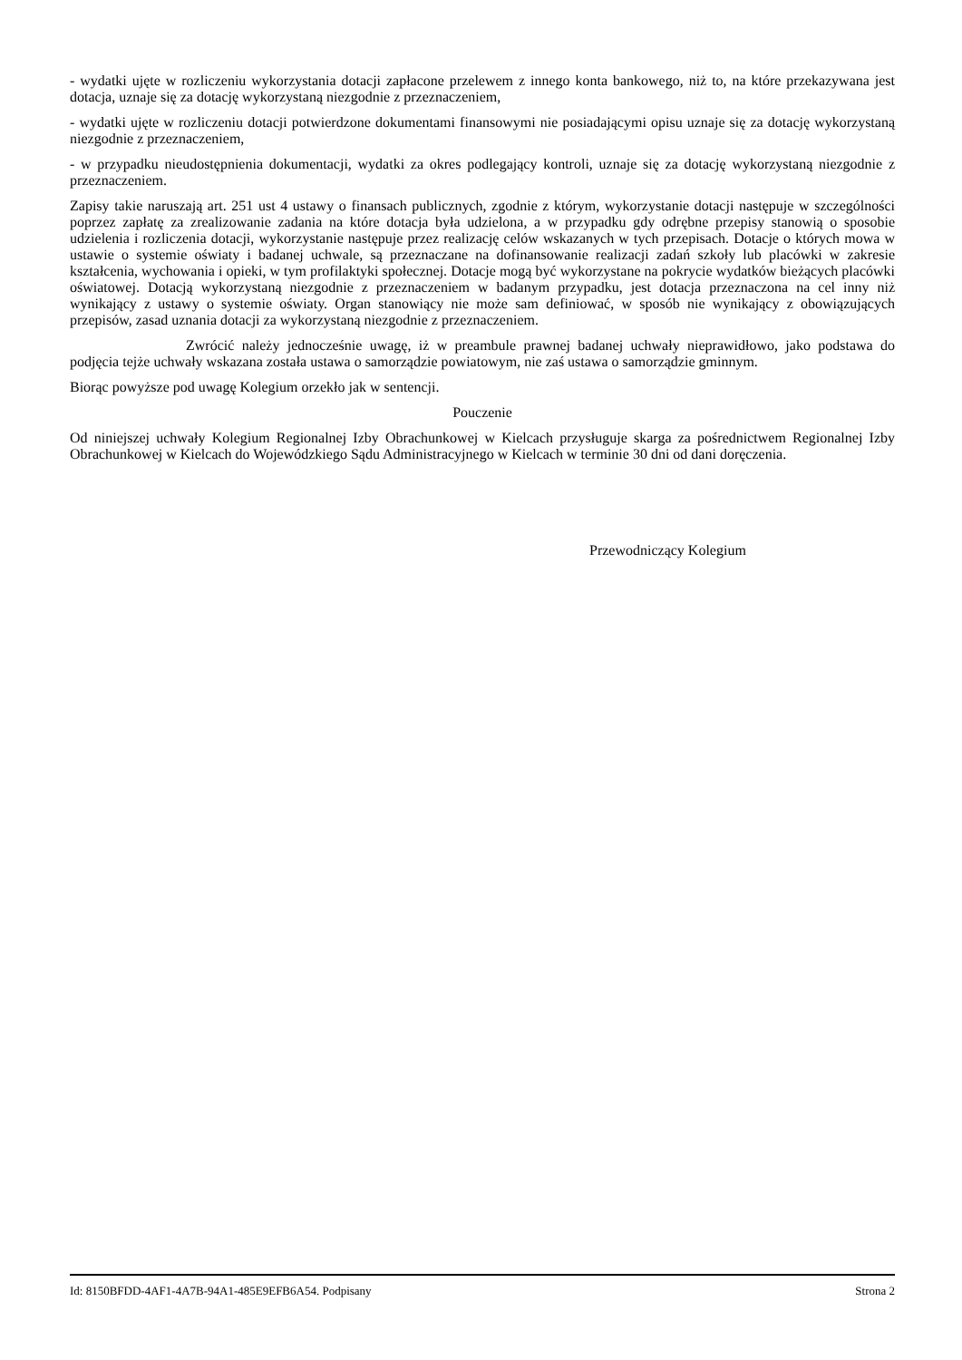- wydatki ujęte w rozliczeniu wykorzystania dotacji zapłacone przelewem z innego konta bankowego, niż to, na które przekazywana jest dotacja, uznaje się za dotację wykorzystaną niezgodnie z przeznaczeniem,
- wydatki ujęte w rozliczeniu dotacji potwierdzone dokumentami finansowymi nie posiadającymi opisu uznaje się za dotację wykorzystaną niezgodnie z przeznaczeniem,
- w przypadku nieudostępnienia dokumentacji, wydatki za okres podlegający kontroli, uznaje się za dotację wykorzystaną niezgodnie z przeznaczeniem.
Zapisy takie naruszają art. 251 ust 4 ustawy o finansach publicznych, zgodnie z którym, wykorzystanie dotacji następuje w szczególności poprzez zapłatę za zrealizowanie zadania na które dotacja była udzielona, a w przypadku gdy odrębne przepisy stanowią o sposobie udzielenia i rozliczenia dotacji, wykorzystanie następuje przez realizację celów wskazanych w tych przepisach. Dotacje o których mowa w ustawie o systemie oświaty i badanej uchwale, są przeznaczane na dofinansowanie realizacji zadań szkoły lub placówki w zakresie kształcenia, wychowania i opieki, w tym profilaktyki społecznej. Dotacje mogą być wykorzystane na pokrycie wydatków bieżących placówki oświatowej. Dotacją wykorzystaną niezgodnie z przeznaczeniem w badanym przypadku, jest dotacja przeznaczona na cel inny niż wynikający z ustawy o systemie oświaty. Organ stanowiący nie może sam definiować, w sposób nie wynikający z obowiązujących przepisów, zasad uznania dotacji za wykorzystaną niezgodnie z przeznaczeniem.
Zwrócić należy jednocześnie uwagę, iż w preambule prawnej badanej uchwały nieprawidłowo, jako podstawa do podjęcia tejże uchwały wskazana została ustawa o samorządzie powiatowym, nie zaś ustawa o samorządzie gminnym.
Biorąc powyższe pod uwagę Kolegium orzekło jak w sentencji.
Pouczenie
Od niniejszej uchwały Kolegium Regionalnej Izby Obrachunkowej w Kielcach przysługuje skarga za pośrednictwem Regionalnej Izby Obrachunkowej w Kielcach do Wojewódzkiego Sądu Administracyjnego w Kielcach w terminie 30 dni od dani doręczenia.
Przewodniczący Kolegium
Id: 8150BFDD-4AF1-4A7B-94A1-485E9EFB6A54. Podpisany Strona 2